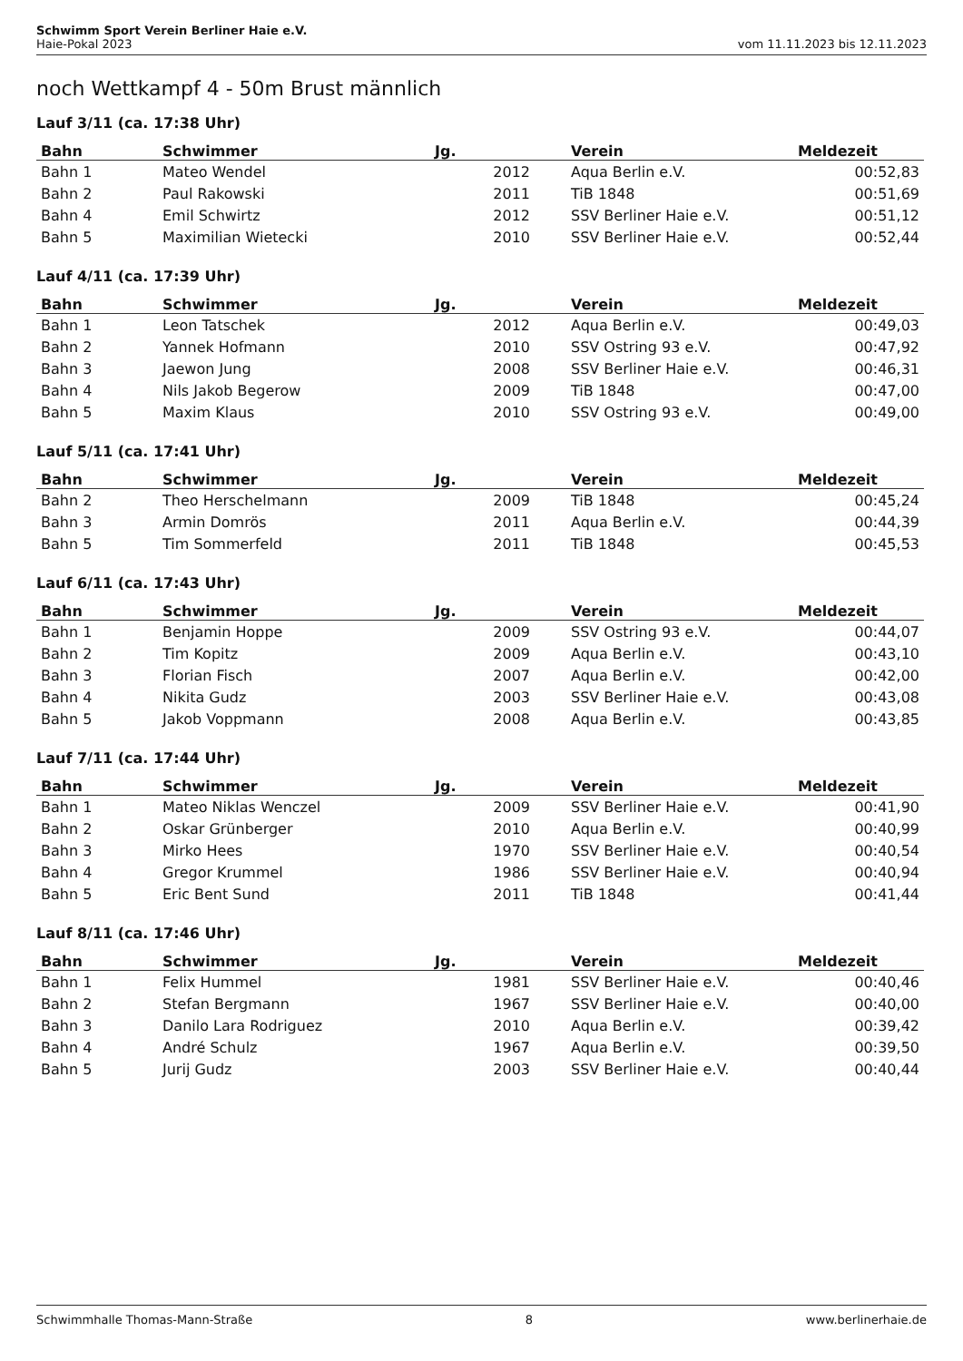Schwimm Sport Verein Berliner Haie e.V.
Haie-Pokal 2023 vom 11.11.2023 bis 12.11.2023
noch Wettkampf 4 - 50m Brust männlich
Lauf 3/11 (ca. 17:38 Uhr)
| Bahn | Schwimmer | Jg. | Verein | Meldezeit |
| --- | --- | --- | --- | --- |
| Bahn 1 | Mateo Wendel | 2012 | Aqua Berlin e.V. | 00:52,83 |
| Bahn 2 | Paul Rakowski | 2011 | TiB 1848 | 00:51,69 |
| Bahn 4 | Emil Schwirtz | 2012 | SSV Berliner Haie e.V. | 00:51,12 |
| Bahn 5 | Maximilian Wietecki | 2010 | SSV Berliner Haie e.V. | 00:52,44 |
Lauf 4/11 (ca. 17:39 Uhr)
| Bahn | Schwimmer | Jg. | Verein | Meldezeit |
| --- | --- | --- | --- | --- |
| Bahn 1 | Leon Tatschek | 2012 | Aqua Berlin e.V. | 00:49,03 |
| Bahn 2 | Yannek Hofmann | 2010 | SSV Ostring 93 e.V. | 00:47,92 |
| Bahn 3 | Jaewon Jung | 2008 | SSV Berliner Haie e.V. | 00:46,31 |
| Bahn 4 | Nils Jakob Begerow | 2009 | TiB 1848 | 00:47,00 |
| Bahn 5 | Maxim Klaus | 2010 | SSV Ostring 93 e.V. | 00:49,00 |
Lauf 5/11 (ca. 17:41 Uhr)
| Bahn | Schwimmer | Jg. | Verein | Meldezeit |
| --- | --- | --- | --- | --- |
| Bahn 2 | Theo Herschelmann | 2009 | TiB 1848 | 00:45,24 |
| Bahn 3 | Armin Domrös | 2011 | Aqua Berlin e.V. | 00:44,39 |
| Bahn 5 | Tim Sommerfeld | 2011 | TiB 1848 | 00:45,53 |
Lauf 6/11 (ca. 17:43 Uhr)
| Bahn | Schwimmer | Jg. | Verein | Meldezeit |
| --- | --- | --- | --- | --- |
| Bahn 1 | Benjamin Hoppe | 2009 | SSV Ostring 93 e.V. | 00:44,07 |
| Bahn 2 | Tim Kopitz | 2009 | Aqua Berlin e.V. | 00:43,10 |
| Bahn 3 | Florian Fisch | 2007 | Aqua Berlin e.V. | 00:42,00 |
| Bahn 4 | Nikita Gudz | 2003 | SSV Berliner Haie e.V. | 00:43,08 |
| Bahn 5 | Jakob Voppmann | 2008 | Aqua Berlin e.V. | 00:43,85 |
Lauf 7/11 (ca. 17:44 Uhr)
| Bahn | Schwimmer | Jg. | Verein | Meldezeit |
| --- | --- | --- | --- | --- |
| Bahn 1 | Mateo Niklas Wenczel | 2009 | SSV Berliner Haie e.V. | 00:41,90 |
| Bahn 2 | Oskar Grünberger | 2010 | Aqua Berlin e.V. | 00:40,99 |
| Bahn 3 | Mirko Hees | 1970 | SSV Berliner Haie e.V. | 00:40,54 |
| Bahn 4 | Gregor Krummel | 1986 | SSV Berliner Haie e.V. | 00:40,94 |
| Bahn 5 | Eric Bent Sund | 2011 | TiB 1848 | 00:41,44 |
Lauf 8/11 (ca. 17:46 Uhr)
| Bahn | Schwimmer | Jg. | Verein | Meldezeit |
| --- | --- | --- | --- | --- |
| Bahn 1 | Felix Hummel | 1981 | SSV Berliner Haie e.V. | 00:40,46 |
| Bahn 2 | Stefan Bergmann | 1967 | SSV Berliner Haie e.V. | 00:40,00 |
| Bahn 3 | Danilo Lara Rodriguez | 2010 | Aqua Berlin e.V. | 00:39,42 |
| Bahn 4 | André Schulz | 1967 | Aqua Berlin e.V. | 00:39,50 |
| Bahn 5 | Jurij Gudz | 2003 | SSV Berliner Haie e.V. | 00:40,44 |
Schwimmhalle Thomas-Mann-Straße 8 www.berlinerhaie.de